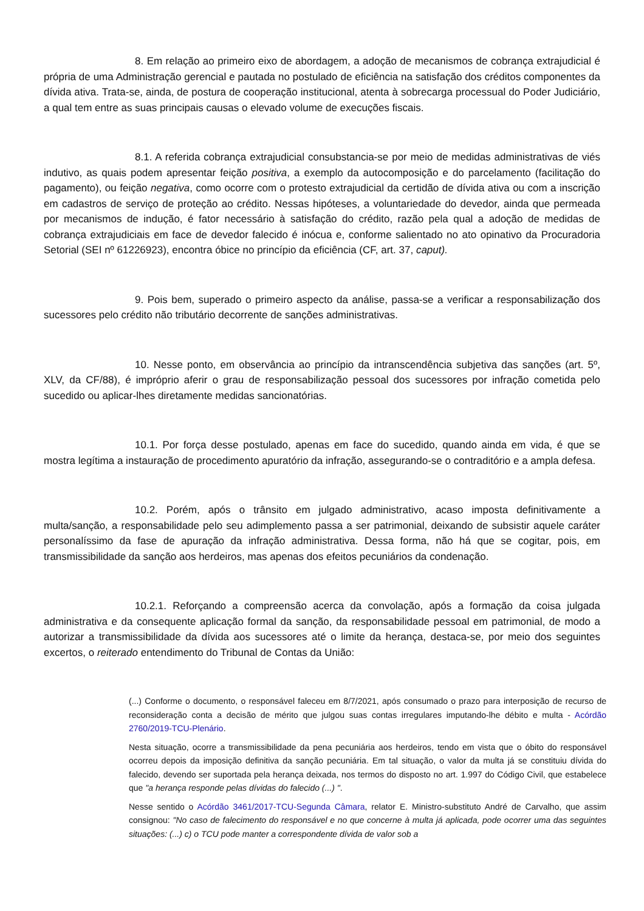8. Em relação ao primeiro eixo de abordagem, a adoção de mecanismos de cobrança extrajudicial é própria de uma Administração gerencial e pautada no postulado de eficiência na satisfação dos créditos componentes da dívida ativa. Trata-se, ainda, de postura de cooperação institucional, atenta à sobrecarga processual do Poder Judiciário, a qual tem entre as suas principais causas o elevado volume de execuções fiscais.
8.1. A referida cobrança extrajudicial consubstancia-se por meio de medidas administrativas de viés indutivo, as quais podem apresentar feição positiva, a exemplo da autocomposição e do parcelamento (facilitação do pagamento), ou feição negativa, como ocorre com o protesto extrajudicial da certidão de dívida ativa ou com a inscrição em cadastros de serviço de proteção ao crédito. Nessas hipóteses, a voluntariedade do devedor, ainda que permeada por mecanismos de indução, é fator necessário à satisfação do crédito, razão pela qual a adoção de medidas de cobrança extrajudiciais em face de devedor falecido é inócua e, conforme salientado no ato opinativo da Procuradoria Setorial (SEI nº 61226923), encontra óbice no princípio da eficiência (CF, art. 37, caput).
9. Pois bem, superado o primeiro aspecto da análise, passa-se a verificar a responsabilização dos sucessores pelo crédito não tributário decorrente de sanções administrativas.
10. Nesse ponto, em observância ao princípio da intranscendência subjetiva das sanções (art. 5º, XLV, da CF/88), é impróprio aferir o grau de responsabilização pessoal dos sucessores por infração cometida pelo sucedido ou aplicar-lhes diretamente medidas sancionatórias.
10.1. Por força desse postulado, apenas em face do sucedido, quando ainda em vida, é que se mostra legítima a instauração de procedimento apuratório da infração, assegurando-se o contraditório e a ampla defesa.
10.2. Porém, após o trânsito em julgado administrativo, acaso imposta definitivamente a multa/sanção, a responsabilidade pelo seu adimplemento passa a ser patrimonial, deixando de subsistir aquele caráter personalíssimo da fase de apuração da infração administrativa. Dessa forma, não há que se cogitar, pois, em transmissibilidade da sanção aos herdeiros, mas apenas dos efeitos pecuniários da condenação.
10.2.1. Reforçando a compreensão acerca da convolação, após a formação da coisa julgada administrativa e da consequente aplicação formal da sanção, da responsabilidade pessoal em patrimonial, de modo a autorizar a transmissibilidade da dívida aos sucessores até o limite da herança, destaca-se, por meio dos seguintes excertos, o reiterado entendimento do Tribunal de Contas da União:
(...) Conforme o documento, o responsável faleceu em 8/7/2021, após consumado o prazo para interposição de recurso de reconsideração conta a decisão de mérito que julgou suas contas irregulares imputando-lhe débito e multa - Acórdão 2760/2019-TCU-Plenário.
Nesta situação, ocorre a transmissibilidade da pena pecuniária aos herdeiros, tendo em vista que o óbito do responsável ocorreu depois da imposição definitiva da sanção pecuniária. Em tal situação, o valor da multa já se constituiu dívida do falecido, devendo ser suportada pela herança deixada, nos termos do disposto no art. 1.997 do Código Civil, que estabelece que "a herança responde pelas dívidas do falecido (...) ".
Nesse sentido o Acórdão 3461/2017-TCU-Segunda Câmara, relator E. Ministro-substituto André de Carvalho, que assim consignou: "No caso de falecimento do responsável e no que concerne à multa já aplicada, pode ocorrer uma das seguintes situações: (...) c) o TCU pode manter a correspondente dívida de valor sob a